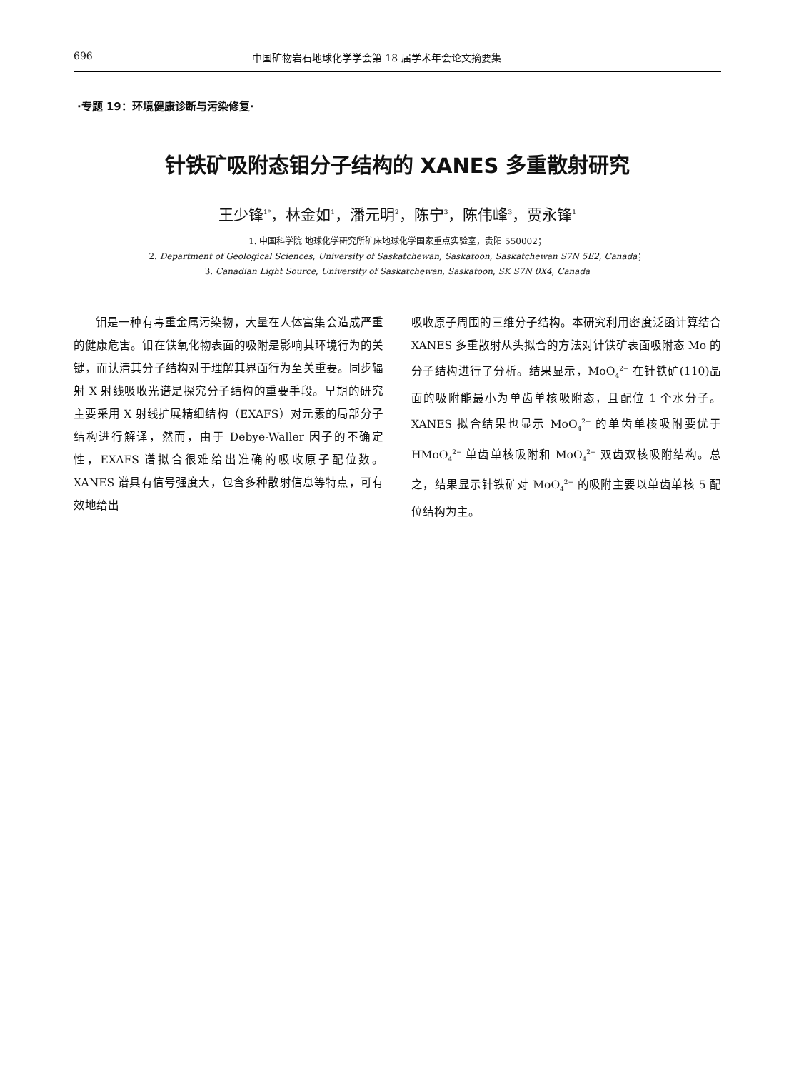696 中国矿物岩石地球化学学会第 18 届学术年会论文摘要集
·专题 19：环境健康诊断与污染修复·
针铁矿吸附态钼分子结构的 XANES 多重散射研究
王少锋<sup>1*</sup>，林金如<sup>1</sup>，潘元明<sup>2</sup>，陈宁<sup>3</sup>，陈伟峰<sup>3</sup>，贾永锋<sup>1</sup>
1. 中国科学院 地球化学研究所矿床地球化学国家重点实验室，贵阳 550002；
2. Department of Geological Sciences, University of Saskatchewan, Saskatoon, Saskatchewan S7N 5E2, Canada；
3. Canadian Light Source, University of Saskatchewan, Saskatoon, SK S7N 0X4, Canada
  钼是一种有毒重金属污染物，大量在人体富集会造成严重的健康危害。钼在铁氧化物表面的吸附是影响其环境行为的关键，而认清其分子结构对于理解其界面行为至关重要。同步辐射 X 射线吸收光谱是探究分子结构的重要手段。早期的研究主要采用 X 射线扩展精细结构（EXAFS）对元素的局部分子结构进行解译，然而，由于 Debye-Waller 因子的不确定性，EXAFS 谱拟合很难给出准确的吸收原子配位数。XANES 谱具有信号强度大，包含多种散射信息等特点，可有效地给出
吸收原子周围的三维分子结构。本研究利用密度泛函计算结合 XANES 多重散射从头拟合的方法对针铁矿表面吸附态 Mo 的分子结构进行了分析。结果显示，MoO<sub>4</sub><sup>2−</sup> 在针铁矿(110)晶面的吸附能最小为单齿单核吸附态，且配位 1 个水分子。XANES 拟合结果也显示 MoO<sub>4</sub><sup>2−</sup> 的单齿单核吸附要优于 HMoO<sub>4</sub><sup>2−</sup> 单齿单核吸附和 MoO<sub>4</sub><sup>2−</sup> 双齿双核吸附结构。总之，结果显示针铁矿对 MoO<sub>4</sub><sup>2−</sup> 的吸附主要以单齿单核 5 配位结构为主。